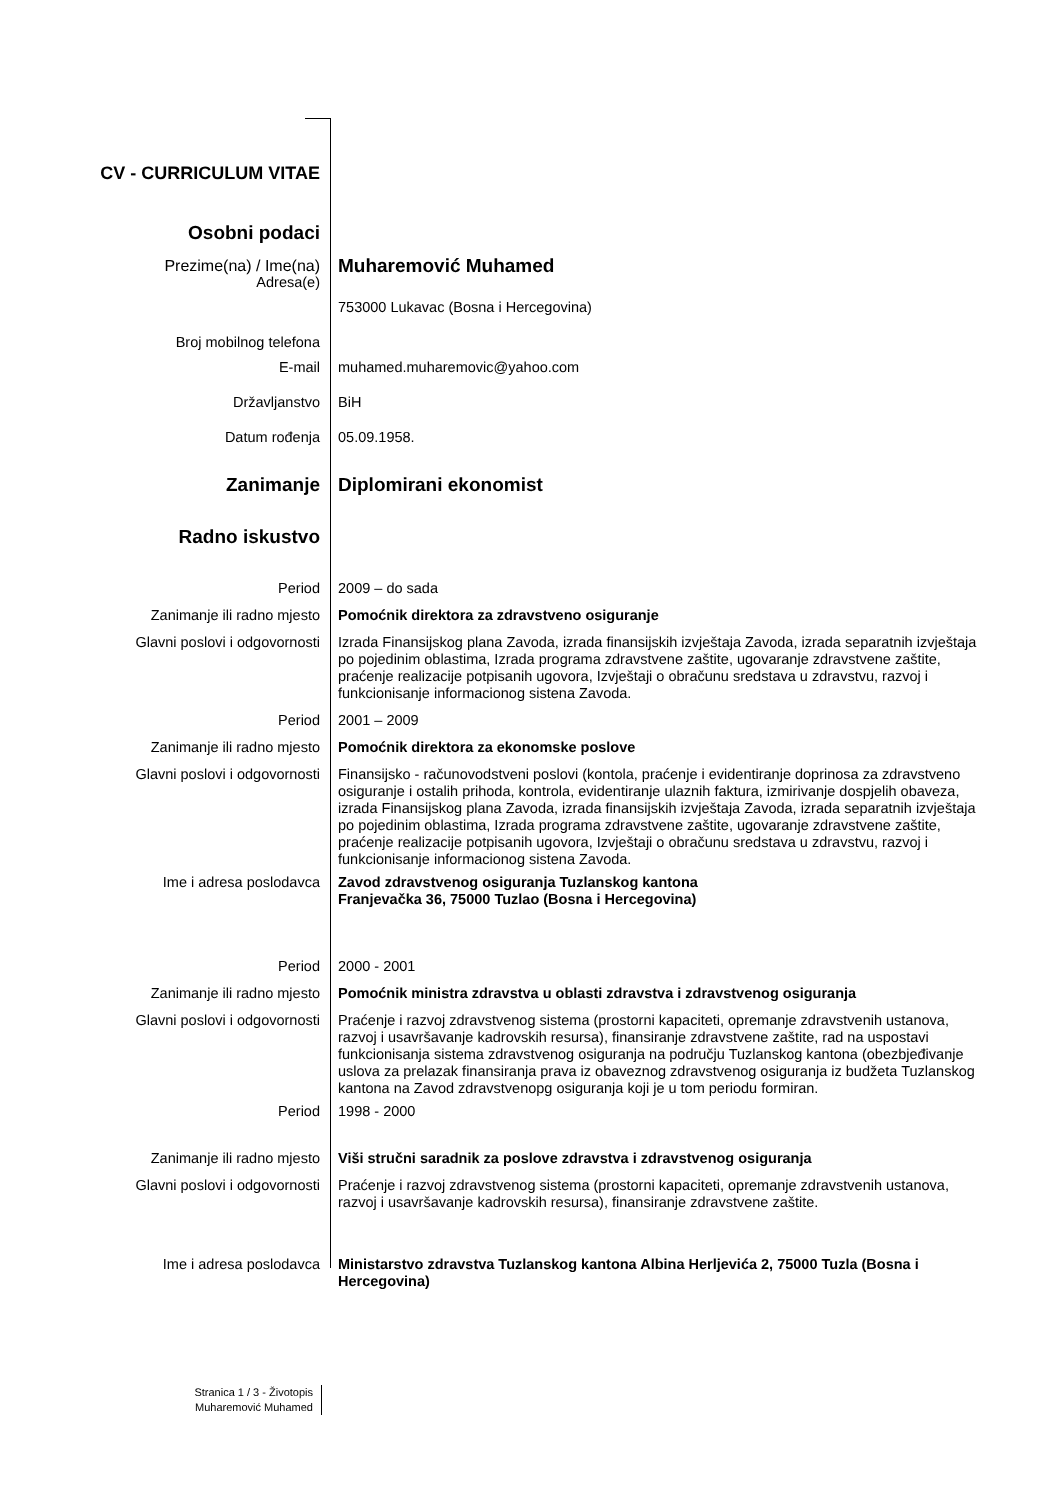CV - CURRICULUM VITAE
Osobni podaci
Prezime(na) / Ime(na)
Muharemović Muhamed
Adresa(e)
753000 Lukavac (Bosna i Hercegovina)
Broj mobilnog telefona
E-mail muhamed.muharemovic@yahoo.com
Državljanstvo BiH
Datum rođenja 05.09.1958.
Zanimanje Diplomirani ekonomist
Radno iskustvo
Period 2009 – do sada
Zanimanje ili radno mjesto Pomoćnik direktora za zdravstveno osiguranje
Glavni poslovi i odgovornosti Izrada Finansijskog plana Zavoda, izrada finansijskih izvještaja Zavoda, izrada separatnih izvještaja po pojedinim oblastima, Izrada programa zdravstvene zaštite, ugovaranje zdravstvene zaštite, praćenje realizacije potpisanih ugovora, Izvještaji o obračunu sredstava u zdravstvu, razvoj i funkcionisanje informacionog sistena Zavoda.
Period 2001 – 2009
Zanimanje ili radno mjesto Pomoćnik direktora za ekonomske poslove
Glavni poslovi i odgovornosti Finansijsko - računovodstveni poslovi (kontola, praćenje i evidentiranje doprinosa za zdravstveno osiguranje i ostalih prihoda, kontrola, evidentiranje ulaznih faktura, izmirivanje dospjelih obaveza, izrada Finansijskog plana Zavoda, izrada finansijskih izvještaja Zavoda, izrada separatnih izvještaja po pojedinim oblastima, Izrada programa zdravstvene zaštite, ugovaranje zdravstvene zaštite, praćenje realizacije potpisanih ugovora, Izvještaji o obračunu sredstava u zdravstvu, razvoj i funkcionisanje informacionog sistena Zavoda.
Ime i adresa poslodavca Zavod zdravstvenog osiguranja Tuzlanskog kantona
Franjevačka 36, 75000 Tuzlao (Bosna i Hercegovina)
Period 2000 - 2001
Zanimanje ili radno mjesto Pomoćnik ministra zdravstva u oblasti zdravstva i zdravstvenog osiguranja
Glavni poslovi i odgovornosti Praćenje i razvoj zdravstvenog sistema (prostorni kapaciteti, opremanje zdravstvenih ustanova, razvoj i usavršavanje kadrovskih resursa), finansiranje zdravstvene zaštite, rad na uspostavi funkcionisanja sistema zdravstvenog osiguranja na području Tuzlanskog kantona (obezbjeđivanje uslova za prelazak finansiranja prava iz obaveznog zdravstvenog osiguranja iz budžeta Tuzlanskog kantona na Zavod zdravstvenopg osiguranja koji je u tom periodu formiran.
Period 1998 - 2000
Zanimanje ili radno mjesto Viši stručni saradnik za poslove zdravstva i zdravstvenog osiguranja
Glavni poslovi i odgovornosti Praćenje i razvoj zdravstvenog sistema (prostorni kapaciteti, opremanje zdravstvenih ustanova, razvoj i usavršavanje kadrovskih resursa), finansiranje zdravstvene zaštite.
Ime i adresa poslodavca Ministarstvo zdravstva Tuzlanskog kantona Albina Herljevića 2, 75000 Tuzla (Bosna i Hercegovina)
Stranica 1 / 3 - Životopis
Muharemović Muhamed